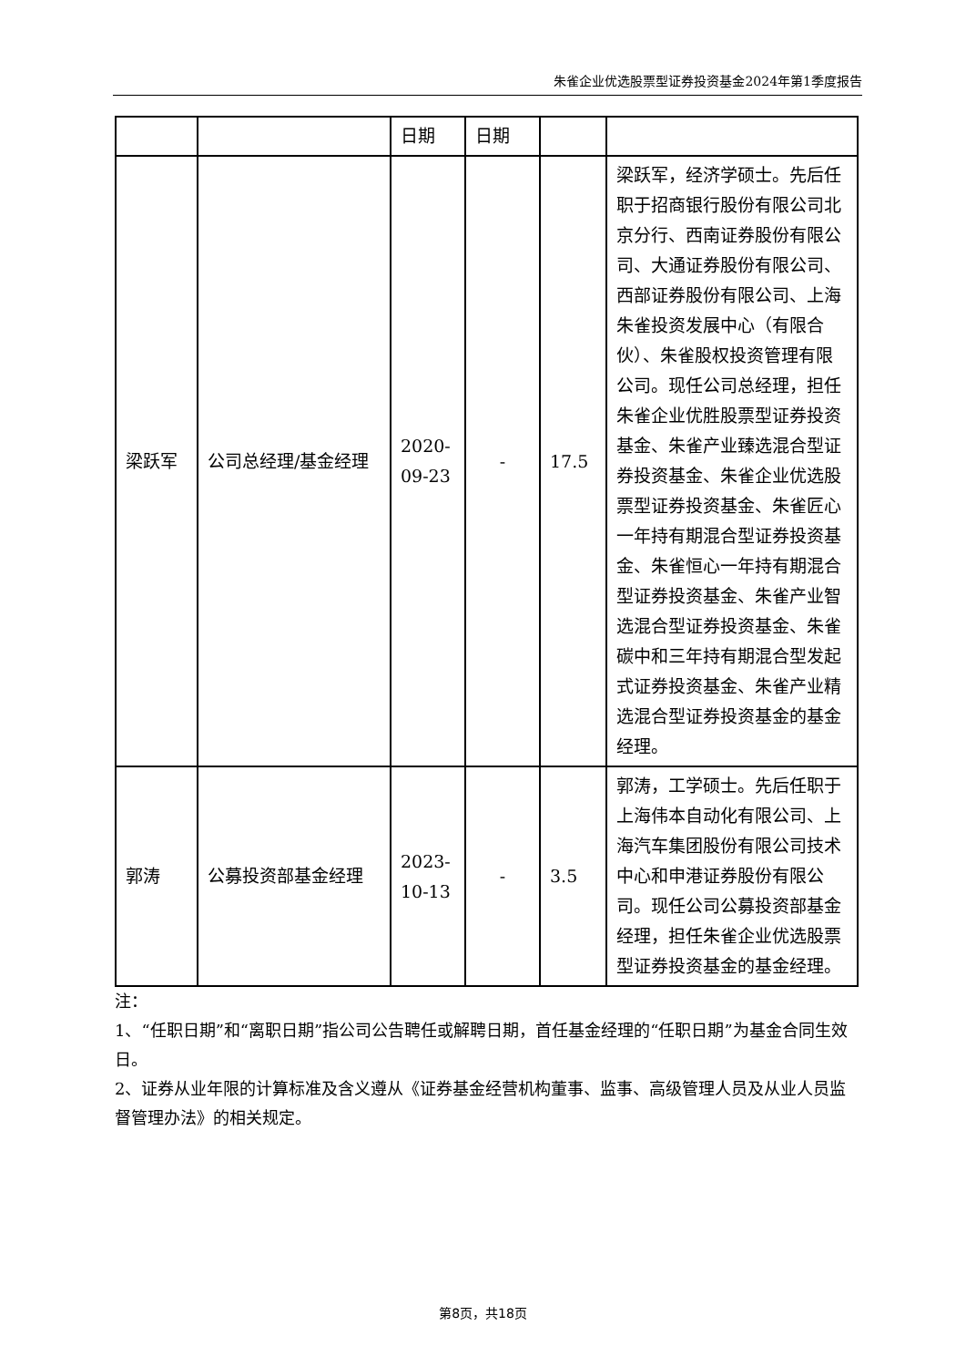朱雀企业优选股票型证券投资基金2024年第1季度报告
| | | 日期 | 日期 | | |
| 梁跃军 | 公司总经理/基金经理 | 2020-09-23 | - | 17.5 | 梁跃军，经济学硕士。先后任职于招商银行股份有限公司北京分行、西南证券股份有限公司、大通证券股份有限公司、西部证券股份有限公司、上海朱雀投资发展中心（有限合伙）、朱雀股权投资管理有限公司。现任公司总经理，担任朱雀企业优胜股票型证券投资基金、朱雀产业臻选混合型证券投资基金、朱雀企业优选股票型证券投资基金、朱雀匠心一年持有期混合型证券投资基金、朱雀恒心一年持有期混合型证券投资基金、朱雀产业智选混合型证券投资基金、朱雀碳中和三年持有期混合型发起式证券投资基金、朱雀产业精选混合型证券投资基金的基金经理。 |
| 郭涛 | 公募投资部基金经理 | 2023-10-13 | - | 3.5 | 郭涛，工学硕士。先后任职于上海伟本自动化有限公司、上海汽车集团股份有限公司技术中心和申港证券股份有限公司。现任公司公募投资部基金经理，担任朱雀企业优选股票型证券投资基金的基金经理。 |
注：
1、“任职日期”和“离职日期”指公司公告聘任或解聘日期，首任基金经理的“任职日期”为基金合同生效日。
2、证券从业年限的计算标准及含义遵从《证券基金经营机构董事、监事、高级管理人员及从业人员监督管理办法》的相关规定。
第8页，共18页